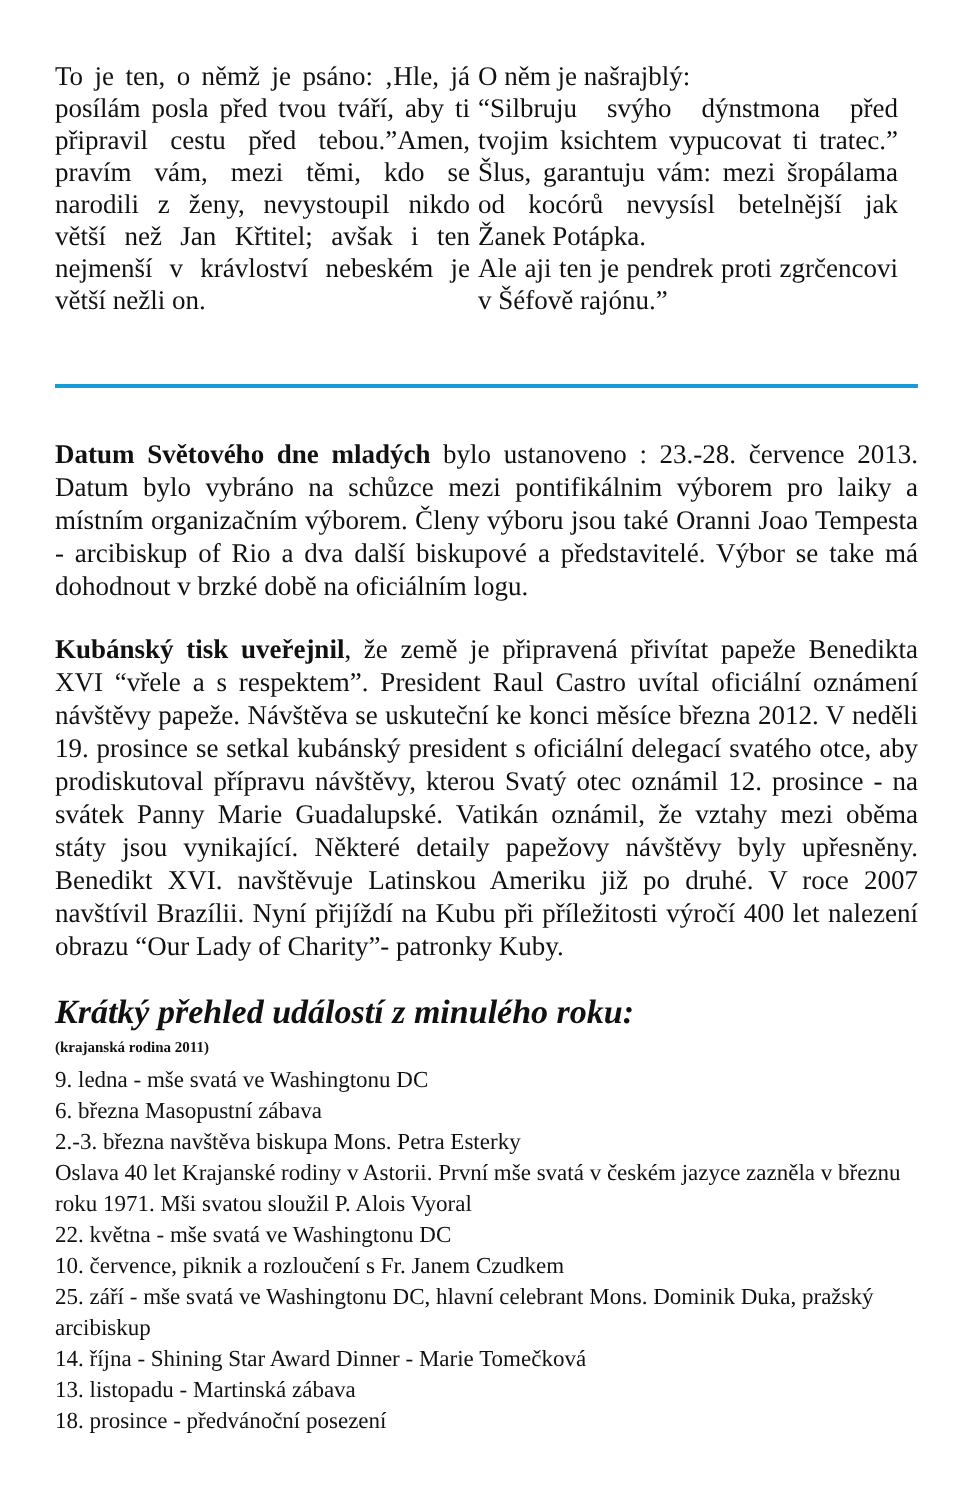To je ten, o němž je psáno: ‚Hle, já posílám posla před tvou tváří, aby ti připravil cestu před tebou.”Amen, pravím vám, mezi těmi, kdo se narodili z ženy, nevystoupil nikdo větší než Jan Křtitel; avšak i ten nejmenší v krávloství nebeském je větší nežli on.
O něm je našrajblý:
“Silbruju svýho dýnstmona před tvojim ksichtem vypucovat ti tratec.” Šlus, garantuju vám: mezi šropálama od kocórů nevysísl betelnější jak Žanek Potápka.
Ale aji ten je pendrek proti zgrčencovi v Šéfově rajónu.”
Datum Světového dne mladých bylo ustanoveno : 23.-28. července 2013. Datum bylo vybráno na schůzce mezi pontifikálnim výborem pro laiky a místním organizačním výborem. Členy výboru jsou také Oranni Joao Tempesta - arcibiskup of Rio a dva další biskupové a představitelé. Výbor se take má dohodnout v brzké době na oficiálním logu.
Kubánský tisk uveřejnil, že země je připravená přivítat papeže Benedikta XVI “vřele a s respektem”. President Raul Castro uvítal oficiální oznámení návštěvy papeže. Návštěva se uskuteční ke konci měsíce března 2012. V neděli 19. prosince se setkal kubánský president s oficiální delegací svatého otce, aby prodiskutoval přípravu návštěvy, kterou Svatý otec oznámil 12. prosince - na svátek Panny Marie Guadalupské. Vatikán oznámil, že vztahy mezi oběma státy jsou vynikající. Některé detaily papežovy návštěvy byly upřesněny. Benedikt XVI. navštěvuje Latinskou Ameriku již po druhé. V roce 2007 navštívil Brazílii. Nyní přijíždí na Kubu při příležitosti výročí 400 let nalezení obrazu “Our Lady of Charity”- patronky Kuby.
Krátký přehled událostí z minulého roku:
(krajanská rodina 2011)
9. ledna - mše svatá ve Washingtonu DC
6. března Masopustní zábava
2.-3. března navštěva biskupa Mons. Petra Esterky
Oslava 40 let Krajanské rodiny v Astorii. První mše svatá v českém jazyce zazněla v březnu roku 1971. Mši svatou sloužil P. Alois Vyoral
22. května - mše svatá ve Washingtonu DC
10. července, piknik a rozloučení s Fr. Janem Czudkem
25. září - mše svatá ve Washingtonu DC, hlavní celebrant Mons. Dominik Duka, pražský arcibiskup
14. října - Shining Star Award Dinner - Marie Tomečková
13. listopadu - Martinská zábava
18. prosince - předvánoční posezení